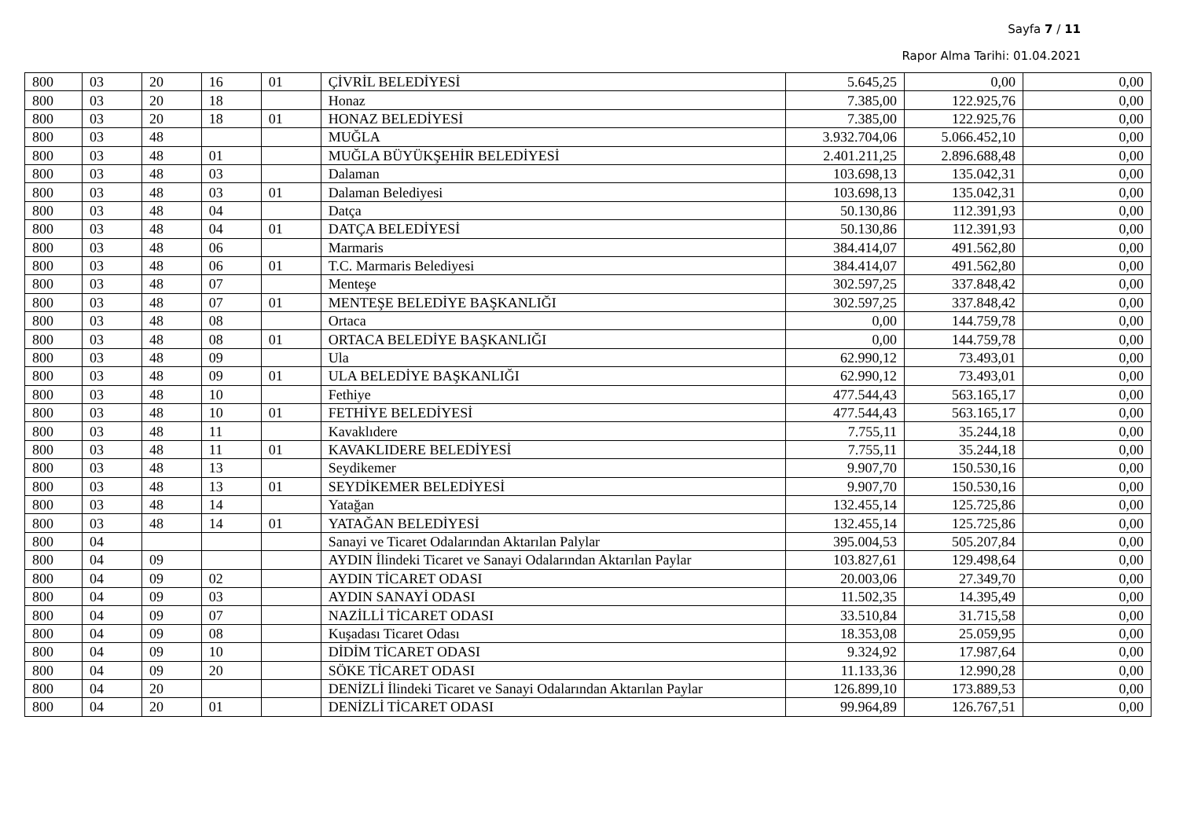Sayfa 7 / 11
Rapor Alma Tarihi: 01.04.2021
| 800 | 03 | 20 | 16 | 01 | ÇİVRİL BELEDİYESİ | 5.645,25 | 0,00 | 0,00 |
| 800 | 03 | 20 | 18 | | Honaz | 7.385,00 | 122.925,76 | 0,00 |
| 800 | 03 | 20 | 18 | 01 | HONAZ BELEDİYESİ | 7.385,00 | 122.925,76 | 0,00 |
| 800 | 03 | 48 | | | MUĞLA | 3.932.704,06 | 5.066.452,10 | 0,00 |
| 800 | 03 | 48 | 01 | | MUĞLA BÜYÜKŞEHİR BELEDİYESİ | 2.401.211,25 | 2.896.688,48 | 0,00 |
| 800 | 03 | 48 | 03 | | Dalaman | 103.698,13 | 135.042,31 | 0,00 |
| 800 | 03 | 48 | 03 | 01 | Dalaman Belediyesi | 103.698,13 | 135.042,31 | 0,00 |
| 800 | 03 | 48 | 04 | | Datça | 50.130,86 | 112.391,93 | 0,00 |
| 800 | 03 | 48 | 04 | 01 | DATÇA BELEDİYESİ | 50.130,86 | 112.391,93 | 0,00 |
| 800 | 03 | 48 | 06 | | Marmaris | 384.414,07 | 491.562,80 | 0,00 |
| 800 | 03 | 48 | 06 | 01 | T.C. Marmaris Belediyesi | 384.414,07 | 491.562,80 | 0,00 |
| 800 | 03 | 48 | 07 | | Menteşe | 302.597,25 | 337.848,42 | 0,00 |
| 800 | 03 | 48 | 07 | 01 | MENTEŞE BELEDİYE BAŞKANLIĞI | 302.597,25 | 337.848,42 | 0,00 |
| 800 | 03 | 48 | 08 | | Ortaca | 0,00 | 144.759,78 | 0,00 |
| 800 | 03 | 48 | 08 | 01 | ORTACA BELEDİYE BAŞKANLIĞI | 0,00 | 144.759,78 | 0,00 |
| 800 | 03 | 48 | 09 | | Ula | 62.990,12 | 73.493,01 | 0,00 |
| 800 | 03 | 48 | 09 | 01 | ULA BELEDİYE BAŞKANLIĞI | 62.990,12 | 73.493,01 | 0,00 |
| 800 | 03 | 48 | 10 | | Fethiye | 477.544,43 | 563.165,17 | 0,00 |
| 800 | 03 | 48 | 10 | 01 | FETHİYE BELEDİYESİ | 477.544,43 | 563.165,17 | 0,00 |
| 800 | 03 | 48 | 11 | | Kavaklıdere | 7.755,11 | 35.244,18 | 0,00 |
| 800 | 03 | 48 | 11 | 01 | KAVAKLIDERE BELEDİYESİ | 7.755,11 | 35.244,18 | 0,00 |
| 800 | 03 | 48 | 13 | | Seydikemer | 9.907,70 | 150.530,16 | 0,00 |
| 800 | 03 | 48 | 13 | 01 | SEYDİKEMER BELEDİYESİ | 9.907,70 | 150.530,16 | 0,00 |
| 800 | 03 | 48 | 14 | | Yatağan | 132.455,14 | 125.725,86 | 0,00 |
| 800 | 03 | 48 | 14 | 01 | YATAĞAN BELEDİYESİ | 132.455,14 | 125.725,86 | 0,00 |
| 800 | 04 | | | | Sanayi ve Ticaret Odalarından Aktarılan Palylar | 395.004,53 | 505.207,84 | 0,00 |
| 800 | 04 | 09 | | | AYDIN İlindeki Ticaret ve Sanayi Odalarından Aktarılan Paylar | 103.827,61 | 129.498,64 | 0,00 |
| 800 | 04 | 09 | 02 | | AYDIN TİCARET ODASI | 20.003,06 | 27.349,70 | 0,00 |
| 800 | 04 | 09 | 03 | | AYDIN SANAYİ ODASI | 11.502,35 | 14.395,49 | 0,00 |
| 800 | 04 | 09 | 07 | | NAZİLLİ TİCARET ODASI | 33.510,84 | 31.715,58 | 0,00 |
| 800 | 04 | 09 | 08 | | Kuşadası Ticaret Odası | 18.353,08 | 25.059,95 | 0,00 |
| 800 | 04 | 09 | 10 | | DİDİM TİCARET ODASI | 9.324,92 | 17.987,64 | 0,00 |
| 800 | 04 | 09 | 20 | | SÖKE TİCARET ODASI | 11.133,36 | 12.990,28 | 0,00 |
| 800 | 04 | 20 | | | DENİZLİ İlindeki Ticaret ve Sanayi Odalarından Aktarılan Paylar | 126.899,10 | 173.889,53 | 0,00 |
| 800 | 04 | 20 | 01 | | DENİZLİ TİCARET ODASI | 99.964,89 | 126.767,51 | 0,00 |